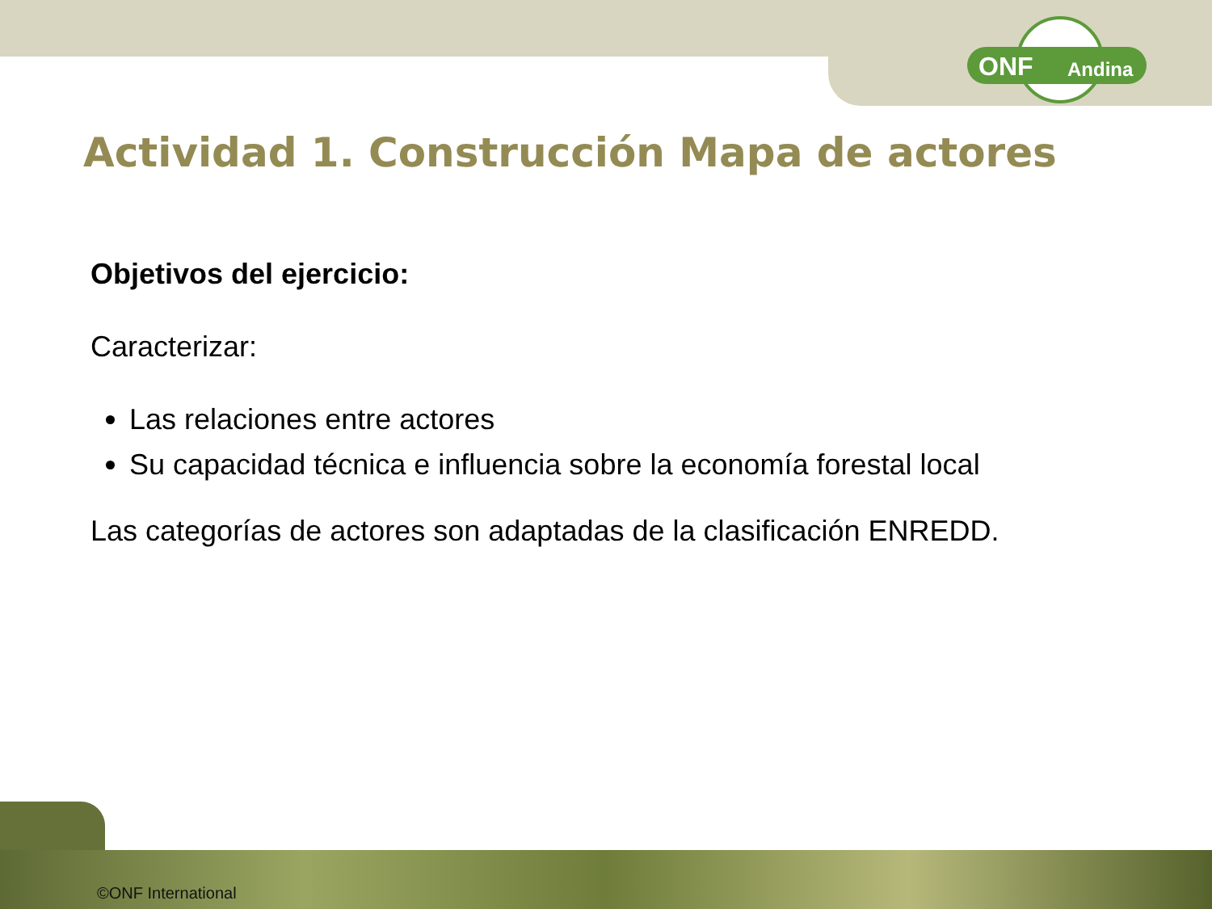ONF Andina
Actividad 1. Construcción Mapa de actores
Objetivos del ejercicio:
Caracterizar:
Las relaciones entre actores
Su capacidad técnica e influencia sobre la economía forestal local
Las categorías de actores son adaptadas de la clasificación ENREDD.
©ONF International